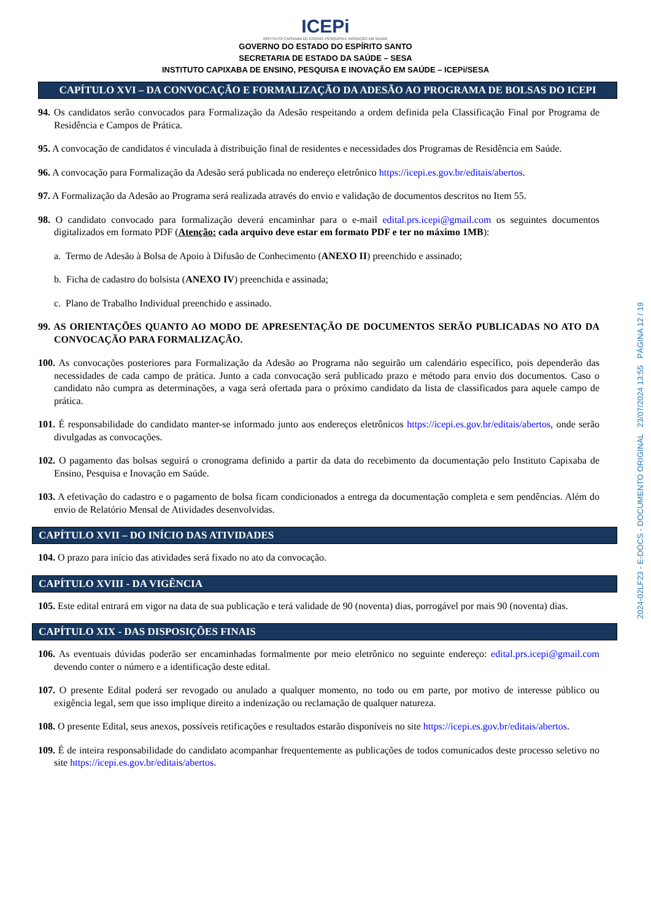ICEPi
INSTITUTO CAPIXABA DE ENSINO, PESQUISA E INOVAÇÃO EM SAÚDE
GOVERNO DO ESTADO DO ESPÍRITO SANTO
SECRETARIA DE ESTADO DA SAÚDE – SESA
INSTITUTO CAPIXABA DE ENSINO, PESQUISA E INOVAÇÃO EM SAÚDE – ICEPi/SESA
CAPÍTULO XVI – DA CONVOCAÇÃO E FORMALIZAÇÃO DA ADESÃO AO PROGRAMA DE BOLSAS DO ICEPI
94. Os candidatos serão convocados para Formalização da Adesão respeitando a ordem definida pela Classificação Final por Programa de Residência e Campos de Prática.
95. A convocação de candidatos é vinculada à distribuição final de residentes e necessidades dos Programas de Residência em Saúde.
96. A convocação para Formalização da Adesão será publicada no endereço eletrônico https://icepi.es.gov.br/editais/abertos.
97. A Formalização da Adesão ao Programa será realizada através do envio e validação de documentos descritos no Item 55.
98. O candidato convocado para formalização deverá encaminhar para o e-mail edital.prs.icepi@gmail.com os seguintes documentos digitalizados em formato PDF (Atenção: cada arquivo deve estar em formato PDF e ter no máximo 1MB):
a. Termo de Adesão à Bolsa de Apoio à Difusão de Conhecimento (ANEXO II) preenchido e assinado;
b. Ficha de cadastro do bolsista (ANEXO IV) preenchida e assinada;
c. Plano de Trabalho Individual preenchido e assinado.
99. AS ORIENTAÇÕES QUANTO AO MODO DE APRESENTAÇÃO DE DOCUMENTOS SERÃO PUBLICADAS NO ATO DA CONVOCAÇÃO PARA FORMALIZAÇÃO.
100. As convocações posteriores para Formalização da Adesão ao Programa não seguirão um calendário específico, pois dependerão das necessidades de cada campo de prática. Junto a cada convocação será publicado prazo e método para envio dos documentos. Caso o candidato não cumpra as determinações, a vaga será ofertada para o próximo candidato da lista de classificados para aquele campo de prática.
101. É responsabilidade do candidato manter-se informado junto aos endereços eletrônicos https://icepi.es.gov.br/editais/abertos, onde serão divulgadas as convocações.
102. O pagamento das bolsas seguirá o cronograma definido a partir da data do recebimento da documentação pelo Instituto Capixaba de Ensino, Pesquisa e Inovação em Saúde.
103. A efetivação do cadastro e o pagamento de bolsa ficam condicionados a entrega da documentação completa e sem pendências. Além do envio de Relatório Mensal de Atividades desenvolvidas.
CAPÍTULO XVII – DO INÍCIO DAS ATIVIDADES
104. O prazo para início das atividades será fixado no ato da convocação.
CAPÍTULO XVIII - DA VIGÊNCIA
105. Este edital entrará em vigor na data de sua publicação e terá validade de 90 (noventa) dias, porrogável por mais 90 (noventa) dias.
CAPÍTULO XIX - DAS DISPOSIÇÕES FINAIS
106. As eventuais dúvidas poderão ser encaminhadas formalmente por meio eletrônico no seguinte endereço: edital.prs.icepi@gmail.com devendo conter o número e a identificação deste edital.
107. O presente Edital poderá ser revogado ou anulado a qualquer momento, no todo ou em parte, por motivo de interesse público ou exigência legal, sem que isso implique direito a indenização ou reclamação de qualquer natureza.
108. O presente Edital, seus anexos, possíveis retificações e resultados estarão disponíveis no site https://icepi.es.gov.br/editais/abertos.
109. É de inteira responsabilidade do candidato acompanhar frequentemente as publicações de todos comunicados deste processo seletivo no site https://icepi.es.gov.br/editais/abertos.
2024-02LF23 - E-DOCS - DOCUMENTO ORIGINAL 23/07/2024 13:55 PÁGINA 12 / 19